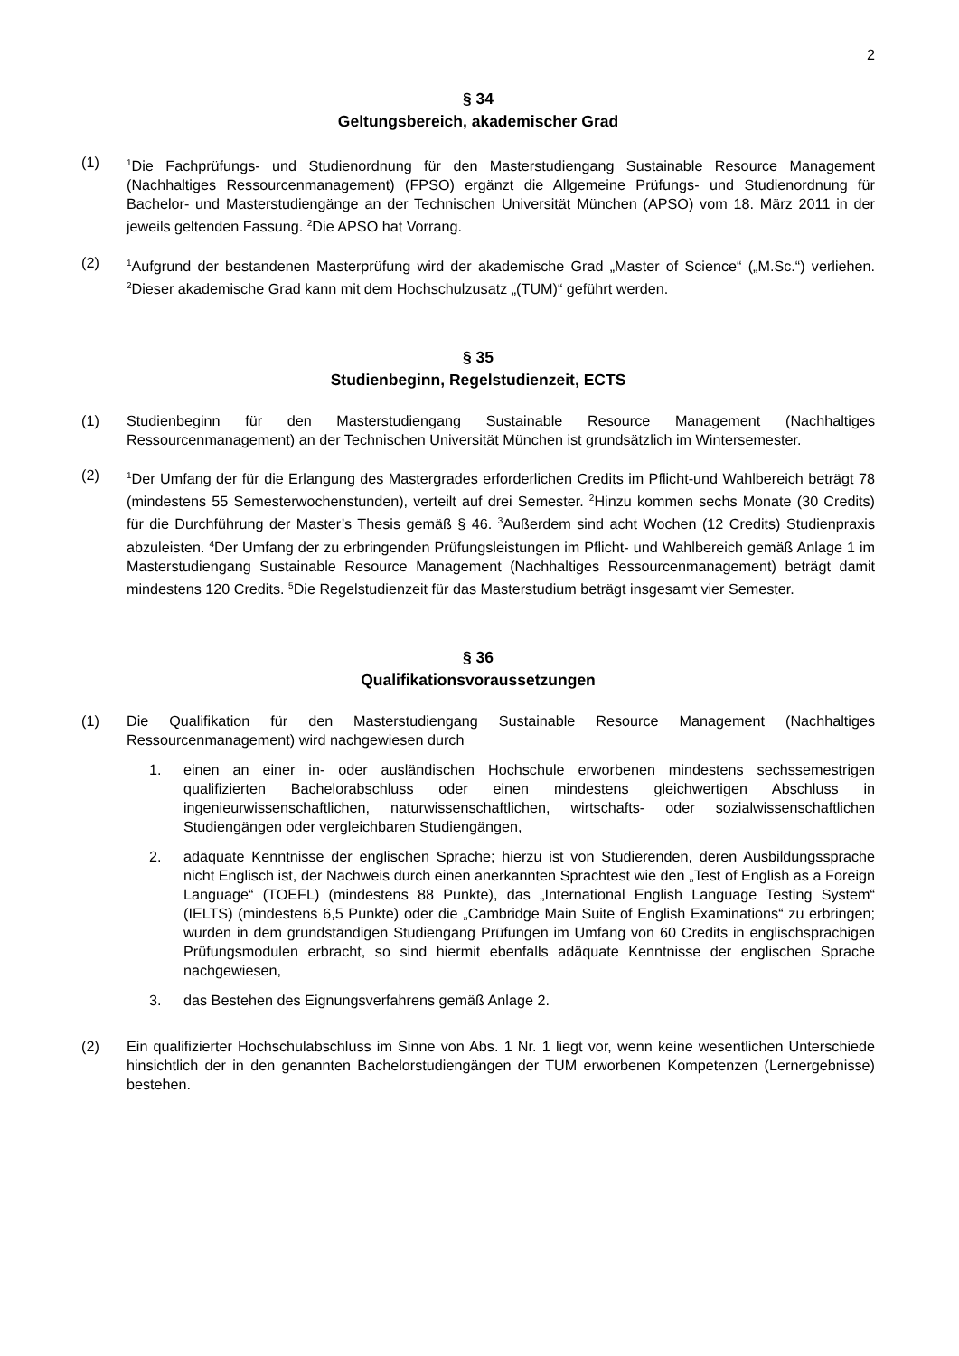2
§ 34
Geltungsbereich, akademischer Grad
(1)
<sup>1</sup> Die Fachprüfungs- und Studienordnung für den Masterstudiengang Sustainable Resource Management (Nachhaltiges Ressourcenmanagement) (FPSO) ergänzt die Allgemeine Prüfungs- und Studienordnung für Bachelor- und Masterstudiengänge an der Technischen Universität München (APSO) vom 18. März 2011 in der jeweils geltenden Fassung. <sup>2</sup>Die APSO hat Vorrang.
(2)
<sup>1</sup> Aufgrund der bestandenen Masterprüfung wird der akademische Grad „Master of Science“ („M.Sc.“) verliehen. <sup>2</sup>Dieser akademische Grad kann mit dem Hochschulzusatz „(TUM)“ geführt werden.
§ 35
Studienbeginn, Regelstudienzeit, ECTS
(1) Studienbeginn für den Masterstudiengang Sustainable Resource Management (Nachhaltiges Ressourcenmanagement) an der Technischen Universität München ist grundsätzlich im Wintersemester.
(2)
<sup>1</sup> Der Umfang der für die Erlangung des Mastergrades erforderlichen Credits im Pflicht-und Wahlbereich beträgt 78 (mindestens 55 Semesterwochenstunden), verteilt auf drei Semester. <sup>2</sup>Hinzu kommen sechs Monate (30 Credits) für die Durchführung der Master’s Thesis gemäß § 46. <sup>3</sup>Außerdem sind acht Wochen (12 Credits) Studienpraxis abzuleisten. <sup>4</sup>Der Umfang der zu erbringenden Prüfungsleistungen im Pflicht- und Wahlbereich gemäß Anlage 1 im Masterstudiengang Sustainable Resource Management (Nachhaltiges Ressourcenmanagement) beträgt damit mindestens 120 Credits. <sup>5</sup>Die Regelstudienzeit für das Masterstudium beträgt insgesamt vier Semester.
§ 36
Qualifikationsvoraussetzungen
(1) Die Qualifikation für den Masterstudiengang Sustainable Resource Management (Nachhaltiges Ressourcenmanagement) wird nachgewiesen durch
1. einen an einer in- oder ausländischen Hochschule erworbenen mindestens sechssemestrigen qualifizierten Bachelorabschluss oder einen mindestens gleichwertigen Abschluss in ingenieurwissenschaftlichen, naturwissenschaftlichen, wirtschafts- oder sozialwissenschaftlichen Studiengängen oder vergleichbaren Studiengängen,
2. adäquate Kenntnisse der englischen Sprache; hierzu ist von Studierenden, deren Ausbildungssprache nicht Englisch ist, der Nachweis durch einen anerkannten Sprachtest wie den „Test of English as a Foreign Language“ (TOEFL) (mindestens 88 Punkte), das „International English Language Testing System“ (IELTS) (mindestens 6,5 Punkte) oder die „Cambridge Main Suite of English Examinations“ zu erbringen; wurden in dem grundständigen Studiengang Prüfungen im Umfang von 60 Credits in englischsprachigen Prüfungsmodulen erbracht, so sind hiermit ebenfalls adäquate Kenntnisse der englischen Sprache nachgewiesen,
3. das Bestehen des Eignungsverfahrens gemäß Anlage 2.
(2) Ein qualifizierter Hochschulabschluss im Sinne von Abs. 1 Nr. 1 liegt vor, wenn keine wesentlichen Unterschiede hinsichtlich der in den genannten Bachelorstudiengängen der TUM erworbenen Kompetenzen (Lernergebnisse) bestehen.